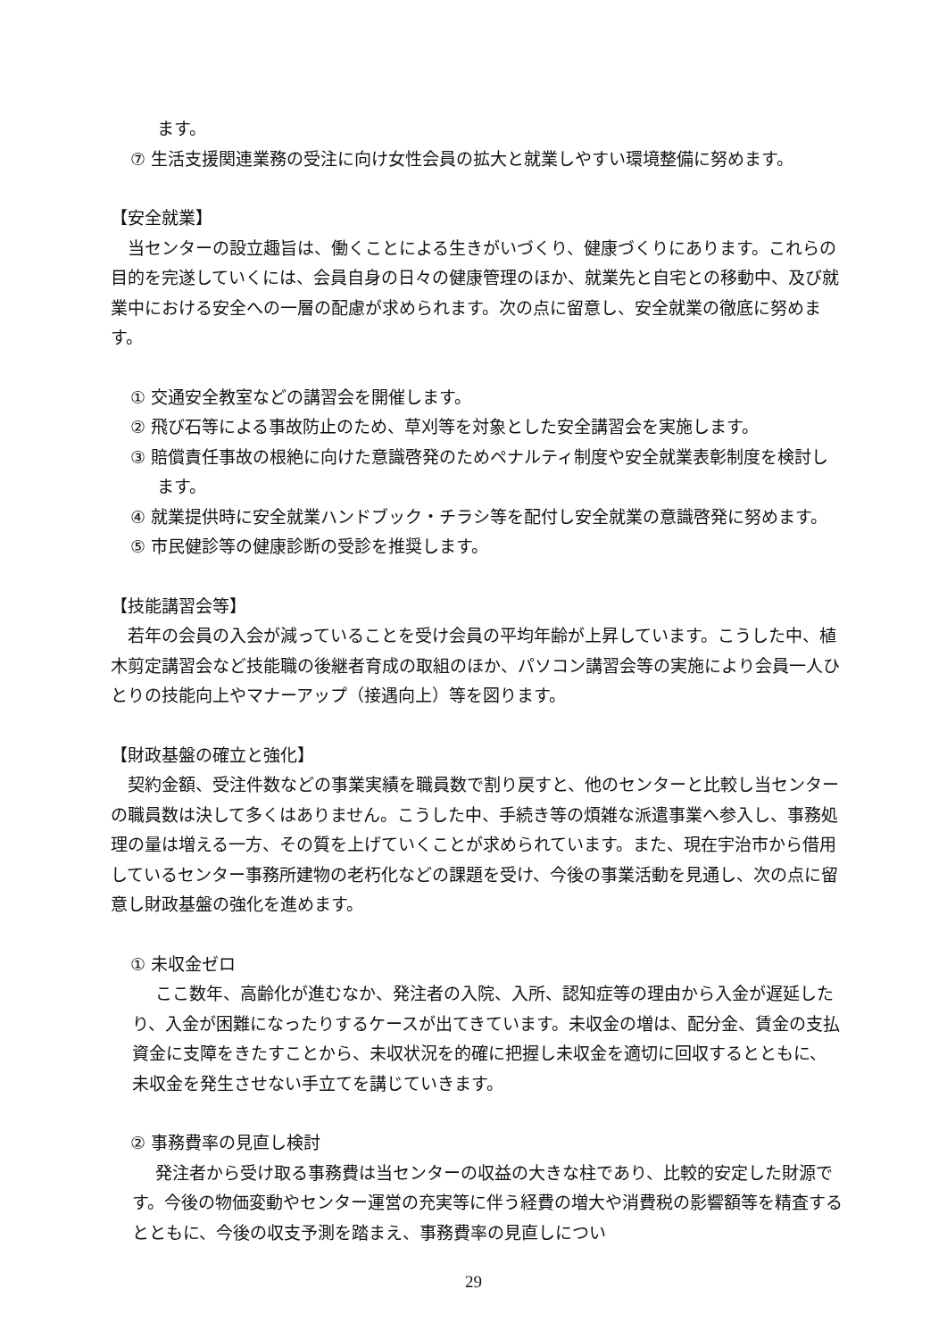ます。
⑦ 生活支援関連業務の受注に向け女性会員の拡大と就業しやすい環境整備に努めます。
【安全就業】
　当センターの設立趣旨は、働くことによる生きがいづくり、健康づくりにあります。これらの目的を完遂していくには、会員自身の日々の健康管理のほか、就業先と自宅との移動中、及び就業中における安全への一層の配慮が求められます。次の点に留意し、安全就業の徹底に努めます。
① 交通安全教室などの講習会を開催します。
② 飛び石等による事故防止のため、草刈等を対象とした安全講習会を実施します。
③ 賠償責任事故の根絶に向けた意識啓発のためペナルティ制度や安全就業表彰制度を検討します。
④ 就業提供時に安全就業ハンドブック・チラシ等を配付し安全就業の意識啓発に努めます。
⑤ 市民健診等の健康診断の受診を推奨します。
【技能講習会等】
　若年の会員の入会が減っていることを受け会員の平均年齢が上昇しています。こうした中、植木剪定講習会など技能職の後継者育成の取組のほか、パソコン講習会等の実施により会員一人ひとりの技能向上やマナーアップ（接遇向上）等を図ります。
【財政基盤の確立と強化】
　契約金額、受注件数などの事業実績を職員数で割り戻すと、他のセンターと比較し当センターの職員数は決して多くはありません。こうした中、手続き等の煩雑な派遣事業へ参入し、事務処理の量は増える一方、その質を上げていくことが求められています。また、現在宇治市から借用しているセンター事務所建物の老朽化などの課題を受け、今後の事業活動を見通し、次の点に留意し財政基盤の強化を進めます。
① 未収金ゼロ
ここ数年、高齢化が進むなか、発注者の入院、入所、認知症等の理由から入金が遅延したり、入金が困難になったりするケースが出てきています。未収金の増は、配分金、賃金の支払資金に支障をきたすことから、未収状況を的確に把握し未収金を適切に回収するとともに、未収金を発生させない手立てを講じていきます。
② 事務費率の見直し検討
発注者から受け取る事務費は当センターの収益の大きな柱であり、比較的安定した財源です。今後の物価変動やセンター運営の充実等に伴う経費の増大や消費税の影響額等を精査するとともに、今後の収支予測を踏まえ、事務費率の見直しについ
29